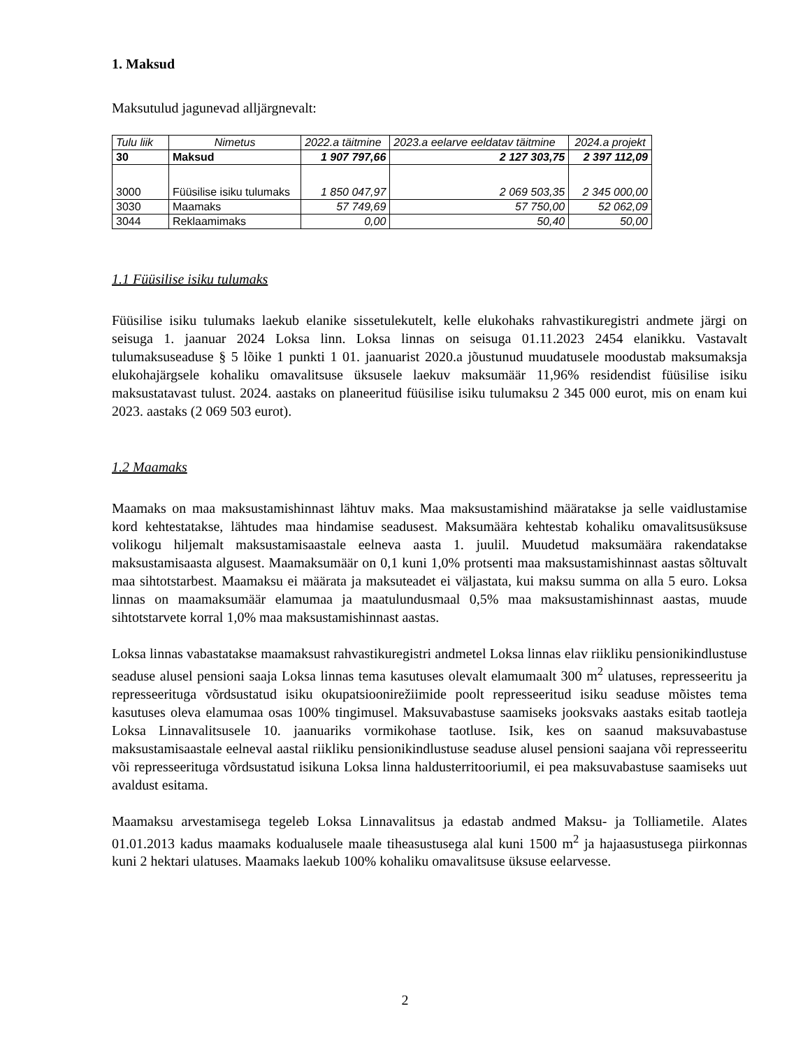1. Maksud
Maksutulud jagunevad alljärgnevalt:
| Tulu liik | Nimetus | 2022.a täitmine | 2023.a eelarve eeldatav täitmine | 2024.a projekt |
| --- | --- | --- | --- | --- |
| 30 | Maksud | 1 907 797,66 | 2 127 303,75 | 2 397 112,09 |
| 3000 | Füüsilise isiku tulumaks | 1 850 047,97 | 2 069 503,35 | 2 345 000,00 |
| 3030 | Maamaks | 57 749,69 | 57 750,00 | 52 062,09 |
| 3044 | Reklaamimaks | 0,00 | 50,40 | 50,00 |
1.1 Füüsilise isiku tulumaks
Füüsilise isiku tulumaks laekub elanike sissetulekutelt, kelle elukohaks rahvastikuregistri andmete järgi on seisuga 1. jaanuar 2024 Loksa linn. Loksa linnas on seisuga 01.11.2023 2454 elanikku. Vastavalt tulumaksuseaduse § 5 lõike 1 punkti 1 01. jaanuarist 2020.a jõustunud muudatusele moodustab maksumaksja elukohajärgsele kohaliku omavalitsuse üksusele laekuv maksumäär 11,96% residendist füüsilise isiku maksustatavast tulust. 2024. aastaks on planeeritud füüsilise isiku tulumaksu 2 345 000 eurot, mis on enam kui 2023. aastaks (2 069 503 eurot).
1.2 Maamaks
Maamaks on maa maksustamishinnast lähtuv maks. Maa maksustamishind määratakse ja selle vaidlustamise kord kehtestatakse, lähtudes maa hindamise seadusest. Maksumäära kehtestab kohaliku omavalitsusüksuse volikogu hiljemalt maksustamisaastale eelneva aasta 1. juulil. Muudetud maksumäära rakendatakse maksustamisaasta algusest. Maamaksumäär on 0,1 kuni 1,0% protsenti maa maksustamishinnast aastas sõltuvalt maa sihtotstarbest. Maamaksu ei määrata ja maksuteadet ei väljastata, kui maksu summa on alla 5 euro. Loksa linnas on maamaksumäär elamumaa ja maatulundusmaal 0,5% maa maksustamishinnast aastas, muude sihtotstarvete korral 1,0% maa maksustamishinnast aastas.
Loksa linnas vabastatakse maamaksust rahvastikuregistri andmetel Loksa linnas elav riikliku pensionikindlustuse seaduse alusel pensioni saaja Loksa linnas tema kasutuses olevalt elamumaalt 300 m<sup>2</sup> ulatuses, represseeritu ja represseerituga võrdsustatud isiku okupatsioonirežiimide poolt represseeritud isiku seaduse mõistes tema kasutuses oleva elamumaa osas 100% tingimusel. Maksuvabastuse saamiseks jooksvaks aastaks esitab taotleja Loksa Linnavalitsusele 10. jaanuariks vormikohase taotluse. Isik, kes on saanud maksuvabastuse maksustamisaastale eelneval aastal riikliku pensionikindlustuse seaduse alusel pensioni saajana või represseeritu või represseerituga võrdsustatud isikuna Loksa linna haldusterritooriumil, ei pea maksuvabastuse saamiseks uut avaldust esitama.
Maamaksu arvestamisega tegeleb Loksa Linnavalitsus ja edastab andmed Maksu- ja Tolliametile. Alates 01.01.2013 kadus maamaks kodualusele maale tiheasustusega alal kuni 1500 m<sup>2</sup> ja hajaasustusega piirkonnas kuni 2 hektari ulatuses. Maamaks laekub 100% kohaliku omavalitsuse üksuse eelarvesse.
2